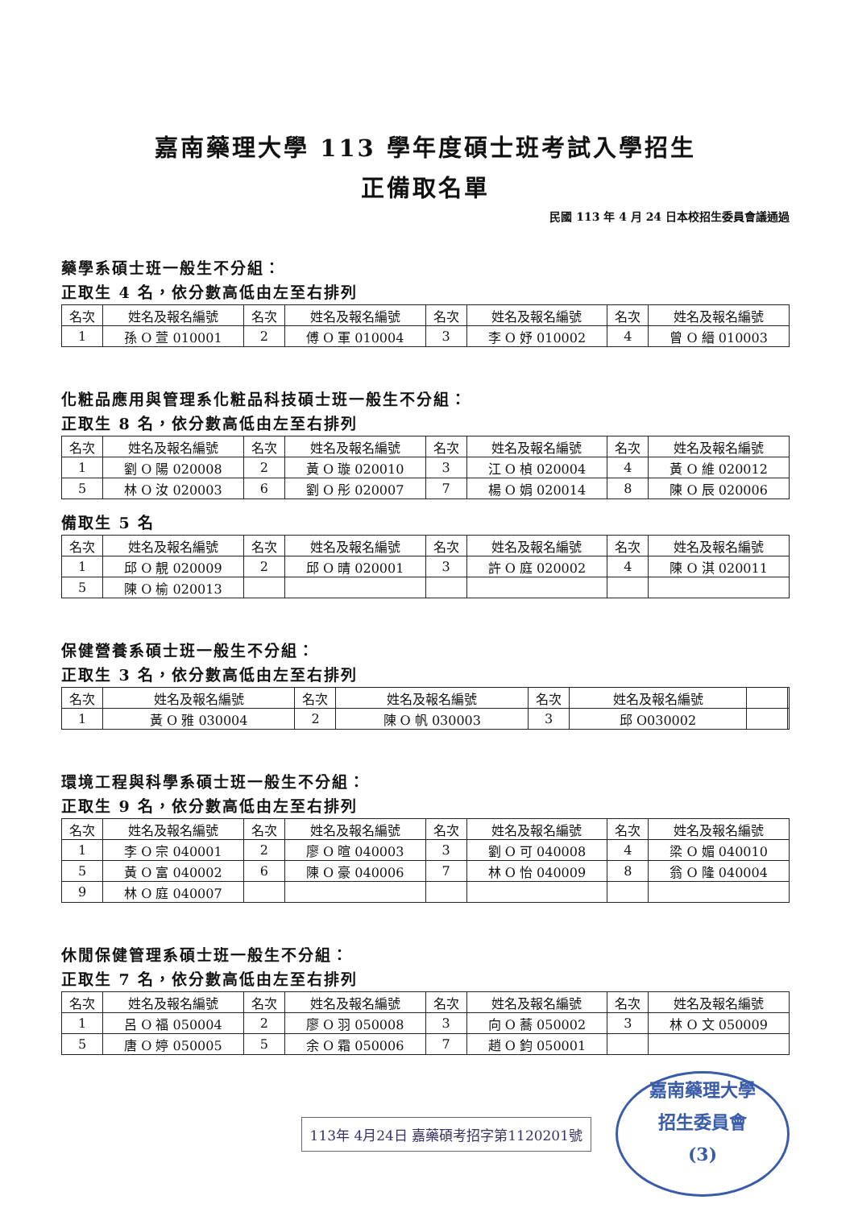嘉南藥理大學 113 學年度碩士班考試入學招生
正備取名單
民國 113 年 4 月 24 日本校招生委員會議通過
藥學系碩士班一般生不分組：
正取生 4 名，依分數高低由左至右排列
| 名次 | 姓名及報名編號 | 名次 | 姓名及報名編號 | 名次 | 姓名及報名編號 | 名次 | 姓名及報名編號 |
| 1 | 孫 O 萱 010001 | 2 | 傅 O 軍 010004 | 3 | 李 O 妤 010002 | 4 | 曾 O 縉 010003 |
化粧品應用與管理系化粧品科技碩士班一般生不分組：
正取生 8 名，依分數高低由左至右排列
| 名次 | 姓名及報名編號 | 名次 | 姓名及報名編號 | 名次 | 姓名及報名編號 | 名次 | 姓名及報名編號 |
| 1 | 劉 O 陽 020008 | 2 | 黃 O 璇 020010 | 3 | 江 O 楨 020004 | 4 | 黃 O 維 020012 |
| 5 | 林 O 汝 020003 | 6 | 劉 O 彤 020007 | 7 | 楊 O 娟 020014 | 8 | 陳 O 辰 020006 |
備取生 5 名
| 名次 | 姓名及報名編號 | 名次 | 姓名及報名編號 | 名次 | 姓名及報名編號 | 名次 | 姓名及報名編號 |
| 1 | 邱 O 靚 020009 | 2 | 邱 O 晴 020001 | 3 | 許 O 庭 020002 | 4 | 陳 O 淇 020011 |
| 5 | 陳 O 榆 020013 | | | | | | |
保健營養系碩士班一般生不分組：
正取生 3 名，依分數高低由左至右排列
| 名次 | 姓名及報名編號 | 名次 | 姓名及報名編號 | 名次 | 姓名及報名編號 | | |
| 1 | 黃 O 雅 030004 | 2 | 陳 O 帆 030003 | 3 | 邱 O030002 | | |
環境工程與科學系碩士班一般生不分組：
正取生 9 名，依分數高低由左至右排列
| 名次 | 姓名及報名編號 | 名次 | 姓名及報名編號 | 名次 | 姓名及報名編號 | 名次 | 姓名及報名編號 |
| 1 | 李 O 宗 040001 | 2 | 廖 O 暄 040003 | 3 | 劉 O 可 040008 | 4 | 梁 O 媚 040010 |
| 5 | 黃 O 富 040002 | 6 | 陳 O 豪 040006 | 7 | 林 O 怡 040009 | 8 | 翁 O 隆 040004 |
| 9 | 林 O 庭 040007 | | | | | | |
休閒保健管理系碩士班一般生不分組：
正取生 7 名，依分數高低由左至右排列
| 名次 | 姓名及報名編號 | 名次 | 姓名及報名編號 | 名次 | 姓名及報名編號 | 名次 | 姓名及報名編號 |
| 1 | 呂 O 福 050004 | 2 | 廖 O 羽 050008 | 3 | 向 O 蕎 050002 | 3 | 林 O 文 050009 |
| 5 | 唐 O 婷 050005 | 5 | 余 O 霜 050006 | 7 | 趙 O 鈞 050001 | | |
113年 4月24日 嘉藥碩考招字第1120201號
嘉南藥理大學
招生委員會
(3)